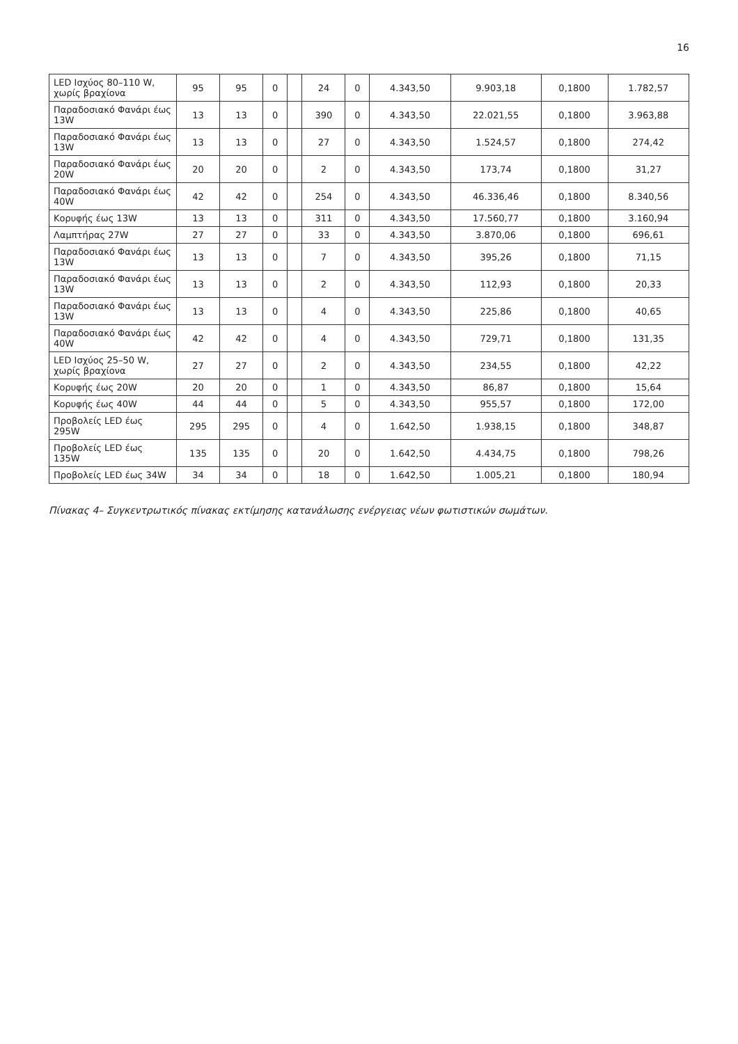16
| LED Ισχύος 80–110 W, χωρίς βραχίονα | 95 | 95 | 0 | | 24 | 0 | 4.343,50 | 9.903,18 | 0,1800 | 1.782,57 |
| Παραδοσιακό Φανάρι έως 13W | 13 | 13 | 0 | | 390 | 0 | 4.343,50 | 22.021,55 | 0,1800 | 3.963,88 |
| Παραδοσιακό Φανάρι έως 13W | 13 | 13 | 0 | | 27 | 0 | 4.343,50 | 1.524,57 | 0,1800 | 274,42 |
| Παραδοσιακό Φανάρι έως 20W | 20 | 20 | 0 | | 2 | 0 | 4.343,50 | 173,74 | 0,1800 | 31,27 |
| Παραδοσιακό Φανάρι έως 40W | 42 | 42 | 0 | | 254 | 0 | 4.343,50 | 46.336,46 | 0,1800 | 8.340,56 |
| Κορυφής έως 13W | 13 | 13 | 0 | | 311 | 0 | 4.343,50 | 17.560,77 | 0,1800 | 3.160,94 |
| Λαμπτήρας 27W | 27 | 27 | 0 | | 33 | 0 | 4.343,50 | 3.870,06 | 0,1800 | 696,61 |
| Παραδοσιακό Φανάρι έως 13W | 13 | 13 | 0 | | 7 | 0 | 4.343,50 | 395,26 | 0,1800 | 71,15 |
| Παραδοσιακό Φανάρι έως 13W | 13 | 13 | 0 | | 2 | 0 | 4.343,50 | 112,93 | 0,1800 | 20,33 |
| Παραδοσιακό Φανάρι έως 13W | 13 | 13 | 0 | | 4 | 0 | 4.343,50 | 225,86 | 0,1800 | 40,65 |
| Παραδοσιακό Φανάρι έως 40W | 42 | 42 | 0 | | 4 | 0 | 4.343,50 | 729,71 | 0,1800 | 131,35 |
| LED Ισχύος 25–50 W, χωρίς βραχίονα | 27 | 27 | 0 | | 2 | 0 | 4.343,50 | 234,55 | 0,1800 | 42,22 |
| Κορυφής έως 20W | 20 | 20 | 0 | | 1 | 0 | 4.343,50 | 86,87 | 0,1800 | 15,64 |
| Κορυφής έως 40W | 44 | 44 | 0 | | 5 | 0 | 4.343,50 | 955,57 | 0,1800 | 172,00 |
| Προβολείς LED έως 295W | 295 | 295 | 0 | | 4 | 0 | 1.642,50 | 1.938,15 | 0,1800 | 348,87 |
| Προβολείς LED έως 135W | 135 | 135 | 0 | | 20 | 0 | 1.642,50 | 4.434,75 | 0,1800 | 798,26 |
| Προβολείς LED έως 34W | 34 | 34 | 0 | | 18 | 0 | 1.642,50 | 1.005,21 | 0,1800 | 180,94 |
Πίνακας 4– Συγκεντρωτικός πίνακας εκτίμησης κατανάλωσης ενέργειας νέων φωτιστικών σωμάτων.